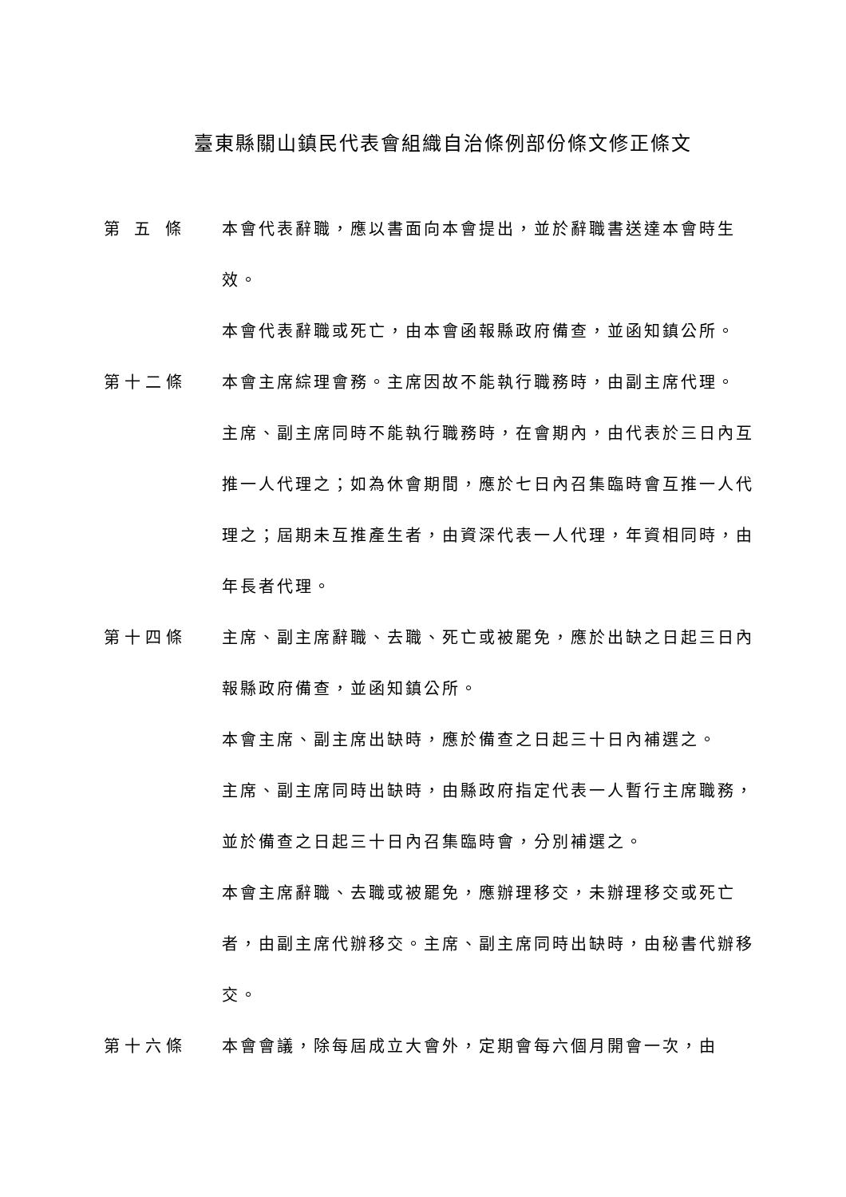臺東縣關山鎮民代表會組織自治條例部份條文修正條文
第 五 條 本會代表辭職，應以書面向本會提出，並於辭職書送達本會時生效。
本會代表辭職或死亡，由本會函報縣政府備查，並函知鎮公所。
第十二條 本會主席綜理會務。主席因故不能執行職務時，由副主席代理。
主席、副主席同時不能執行職務時，在會期內，由代表於三日內互推一人代理之；如為休會期間，應於七日內召集臨時會互推一人代理之；屆期未互推產生者，由資深代表一人代理，年資相同時，由年長者代理。
第十四條 主席、副主席辭職、去職、死亡或被罷免，應於出缺之日起三日內報縣政府備查，並函知鎮公所。
本會主席、副主席出缺時，應於備查之日起三十日內補選之。
主席、副主席同時出缺時，由縣政府指定代表一人暫行主席職務，並於備查之日起三十日內召集臨時會，分別補選之。
本會主席辭職、去職或被罷免，應辦理移交，未辦理移交或死亡者，由副主席代辦移交。主席、副主席同時出缺時，由秘書代辦移交。
第十六條 本會會議，除每屆成立大會外，定期會每六個月開會一次，由